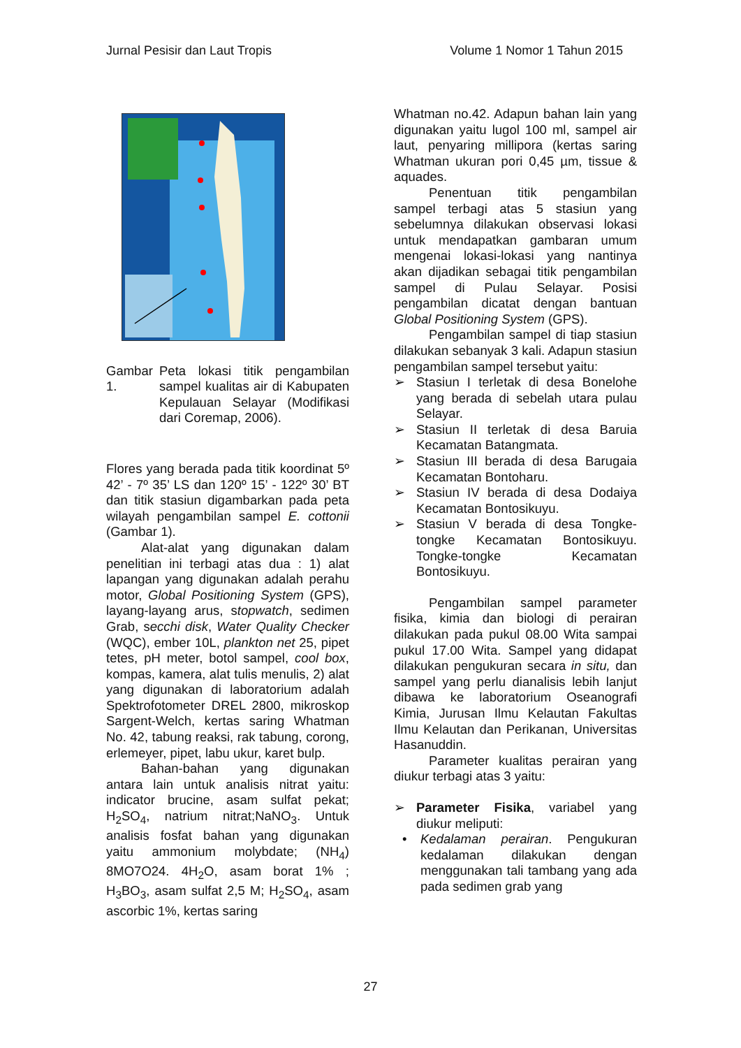Jurnal Pesisir dan Laut Tropis Volume 1 Nomor 1 Tahun 2015
Gambar 1.
Peta lokasi titik pengambilan sampel kualitas air di Kabupaten Kepulauan Selayar (Modifikasi dari Coremap, 2006).
Flores yang berada pada titik koordinat 5º 42’ - 7º 35’ LS dan 120º 15’ - 122º 30’ BT dan titik stasiun digambarkan pada peta wilayah pengambilan sampel E. cottonii (Gambar 1).
Alat-alat yang digunakan dalam penelitian ini terbagi atas dua : 1) alat lapangan yang digunakan adalah perahu motor, Global Positioning System (GPS), layang-layang arus, stopwatch, sedimen Grab, secchi disk, Water Quality Checker (WQC), ember 10L, plankton net 25, pipet tetes, pH meter, botol sampel, cool box, kompas, kamera, alat tulis menulis, 2) alat yang digunakan di laboratorium adalah Spektrofotometer DREL 2800, mikroskop Sargent-Welch, kertas saring Whatman No. 42, tabung reaksi, rak tabung, corong, erlemeyer, pipet, labu ukur, karet bulp.
Bahan-bahan yang digunakan antara lain untuk analisis nitrat yaitu: indicator brucine, asam sulfat pekat; H<sub>2</sub>SO<sub>4</sub>, natrium nitrat;NaNO<sub>3</sub>. Untuk analisis fosfat bahan yang digunakan yaitu ammonium molybdate; (NH<sub>4</sub>) 8MO7O24. 4H<sub>2</sub>O, asam borat 1% ; H<sub>3</sub>BO<sub>3</sub>, asam sulfat 2,5 M; H<sub>2</sub>SO<sub>4</sub>, asam ascorbic 1%, kertas saring
Whatman no.42. Adapun bahan lain yang digunakan yaitu lugol 100 ml, sampel air laut, penyaring millipora (kertas saring Whatman ukuran pori 0,45 µm, tissue & aquades.
Penentuan titik pengambilan sampel terbagi atas 5 stasiun yang sebelumnya dilakukan observasi lokasi untuk mendapatkan gambaran umum mengenai lokasi-lokasi yang nantinya akan dijadikan sebagai titik pengambilan sampel di Pulau Selayar. Posisi pengambilan dicatat dengan bantuan Global Positioning System (GPS).
Pengambilan sampel di tiap stasiun dilakukan sebanyak 3 kali. Adapun stasiun pengambilan sampel tersebut yaitu:
➢ Stasiun I terletak di desa Bonelohe yang berada di sebelah utara pulau Selayar.
➢ Stasiun II terletak di desa Baruia Kecamatan Batangmata.
➢ Stasiun III berada di desa Barugaia Kecamatan Bontoharu.
➢ Stasiun IV berada di desa Dodaiya Kecamatan Bontosikuyu.
➢ Stasiun V berada di desa Tongke-tongke Kecamatan Bontosikuyu. Tongke-tongke Kecamatan Bontosikuyu.
Pengambilan sampel parameter fisika, kimia dan biologi di perairan dilakukan pada pukul 08.00 Wita sampai pukul 17.00 Wita. Sampel yang didapat dilakukan pengukuran secara in situ, dan sampel yang perlu dianalisis lebih lanjut dibawa ke laboratorium Oseanografi Kimia, Jurusan Ilmu Kelautan Fakultas Ilmu Kelautan dan Perikanan, Universitas Hasanuddin.
Parameter kualitas perairan yang diukur terbagi atas 3 yaitu:
➢ Parameter Fisika, variabel yang diukur meliputi:
• Kedalaman perairan. Pengukuran kedalaman dilakukan dengan menggunakan tali tambang yang ada pada sedimen grab yang
27